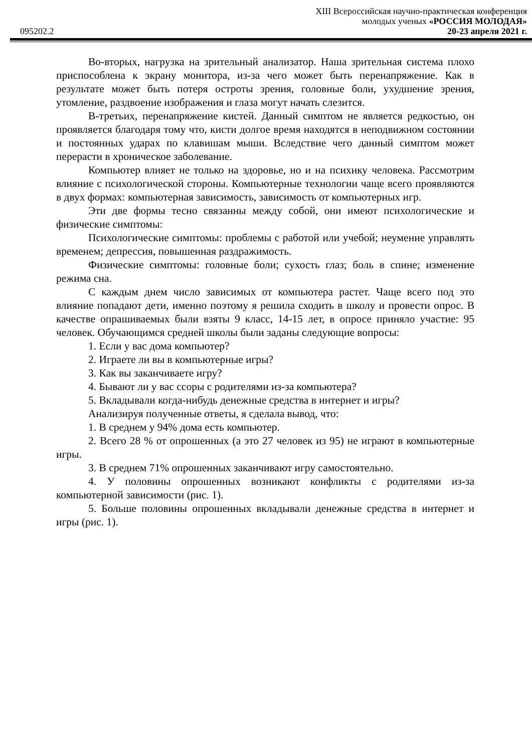XIII Всероссийская научно-практическая конференция
молодых ученых «РОССИЯ МОЛОДАЯ»
095202.2 20-23 апреля 2021 г.
Во-вторых, нагрузка на зрительный анализатор. Наша зрительная система плохо приспособлена к экрану монитора, из-за чего может быть перенапряжение. Как в результате может быть потеря остроты зрения, головные боли, ухудшение зрения, утомление, раздвоение изображения и глаза могут начать слезится.
В-третьих, перенапряжение кистей. Данный симптом не является редкостью, он проявляется благодаря тому что, кисти долгое время находятся в неподвижном состоянии и постоянных ударах по клавишам мыши. Вследствие чего данный симптом может перерасти в хроническое заболевание.
Компьютер влияет не только на здоровье, но и на психику человека. Рассмотрим влияние с психологической стороны. Компьютерные технологии чаще всего проявляются в двух формах: компьютерная зависимость, зависимость от компьютерных игр.
Эти две формы тесно связанны между собой, они имеют психологические и физические симптомы:
Психологические симптомы: проблемы с работой или учебой; неумение управлять временем; депрессия, повышенная раздражимость.
Физические симптомы: головные боли; сухость глаз; боль в спине; изменение режима сна.
С каждым днем число зависимых от компьютера растет. Чаще всего под это влияние попадают дети, именно поэтому я решила сходить в школу и провести опрос. В качестве опрашиваемых были взяты 9 класс, 14-15 лет, в опросе приняло участие: 95 человек. Обучающимся средней школы были заданы следующие вопросы:
1. Если у вас дома компьютер?
2. Играете ли вы в компьютерные игры?
3. Как вы заканчиваете игру?
4. Бывают ли у вас ссоры с родителями из-за компьютера?
5. Вкладывали когда-нибудь денежные средства в интернет и игры?
Анализируя полученные ответы, я сделала вывод, что:
1. В среднем у 94% дома есть компьютер.
2. Всего 28 % от опрошенных (а это 27 человек из 95) не играют в компьютерные игры.
3. В среднем 71% опрошенных заканчивают игру самостоятельно.
4. У половины опрошенных возникают конфликты с родителями из-за компьютерной зависимости (рис. 1).
5. Больше половины опрошенных вкладывали денежные средства в интернет и игры (рис. 1).